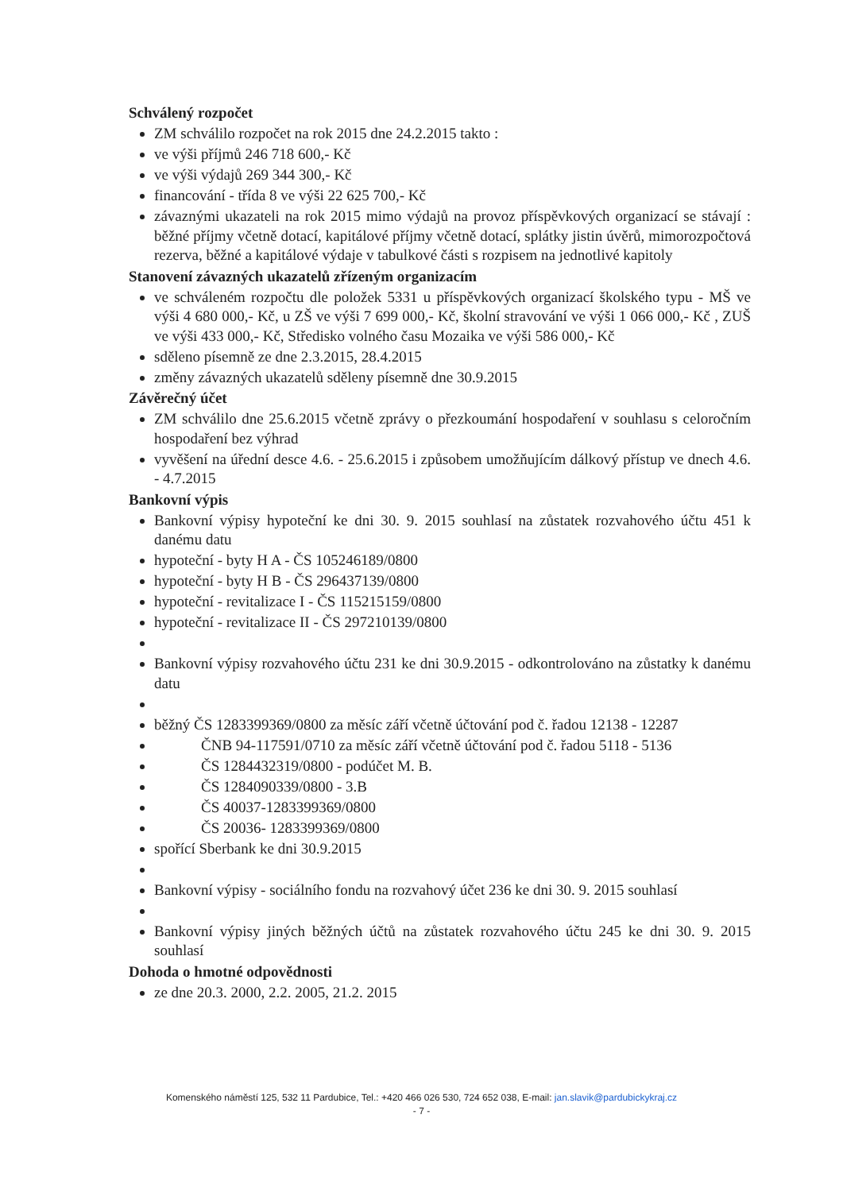Schválený rozpočet
ZM schválilo rozpočet na rok 2015 dne 24.2.2015 takto :
ve výši příjmů 246 718 600,- Kč
ve výši výdajů 269 344 300,- Kč
financování - třída 8 ve výši 22 625 700,- Kč
závaznými ukazateli na rok 2015 mimo výdajů na provoz příspěvkových organizací se stávají : běžné příjmy včetně dotací, kapitálové příjmy včetně dotací, splátky jistin úvěrů, mimorozpočtová rezerva, běžné a kapitálové výdaje v tabulkové části s rozpisem na jednotlivé kapitoly
Stanovení závazných ukazatelů zřízeným organizacím
ve schváleném rozpočtu dle položek 5331 u příspěvkových organizací školského typu - MŠ ve výši 4 680 000,- Kč, u ZŠ ve výši 7 699 000,- Kč, školní stravování ve výši 1 066 000,- Kč , ZUŠ ve výši 433 000,- Kč, Středisko volného času Mozaika ve výši 586 000,- Kč
sděleno písemně ze dne 2.3.2015, 28.4.2015
změny závazných ukazatelů sděleny písemně dne 30.9.2015
Závěrečný účet
ZM schválilo dne 25.6.2015 včetně zprávy o přezkoumání hospodaření v souhlasu s celoročním hospodaření bez výhrad
vyvěšení na úřední desce 4.6. - 25.6.2015 i způsobem umožňujícím dálkový přístup ve dnech 4.6. - 4.7.2015
Bankovní výpis
Bankovní výpisy hypoteční ke dni 30. 9. 2015 souhlasí na zůstatek rozvahového účtu 451 k danému datu
hypoteční - byty H A - ČS 105246189/0800
hypoteční - byty H B - ČS 296437139/0800
hypoteční - revitalizace I - ČS 115215159/0800
hypoteční - revitalizace II - ČS 297210139/0800
Bankovní výpisy rozvahového účtu 231 ke dni 30.9.2015 - odkontrolováno na zůstatky k danému datu
běžný ČS 1283399369/0800 za měsíc září včetně účtování pod č. řadou 12138 - 12287
ČNB 94-117591/0710 za měsíc září včetně účtování pod č. řadou 5118 - 5136
ČS 1284432319/0800 - podúčet M. B.
ČS 1284090339/0800 - 3.B
ČS 40037-1283399369/0800
ČS 20036- 1283399369/0800
spořící Sberbank ke dni 30.9.2015
Bankovní výpisy - sociálního fondu na rozvahový účet 236 ke dni 30. 9. 2015 souhlasí
Bankovní výpisy jiných běžných účtů na zůstatek rozvahového účtu 245 ke dni 30. 9. 2015 souhlasí
Dohoda o hmotné odpovědnosti
ze dne 20.3. 2000, 2.2. 2005, 21.2. 2015
Komenského náměstí 125, 532 11 Pardubice, Tel.: +420 466 026 530, 724 652 038, E-mail: jan.slavik@pardubickykraj.cz
- 7 -